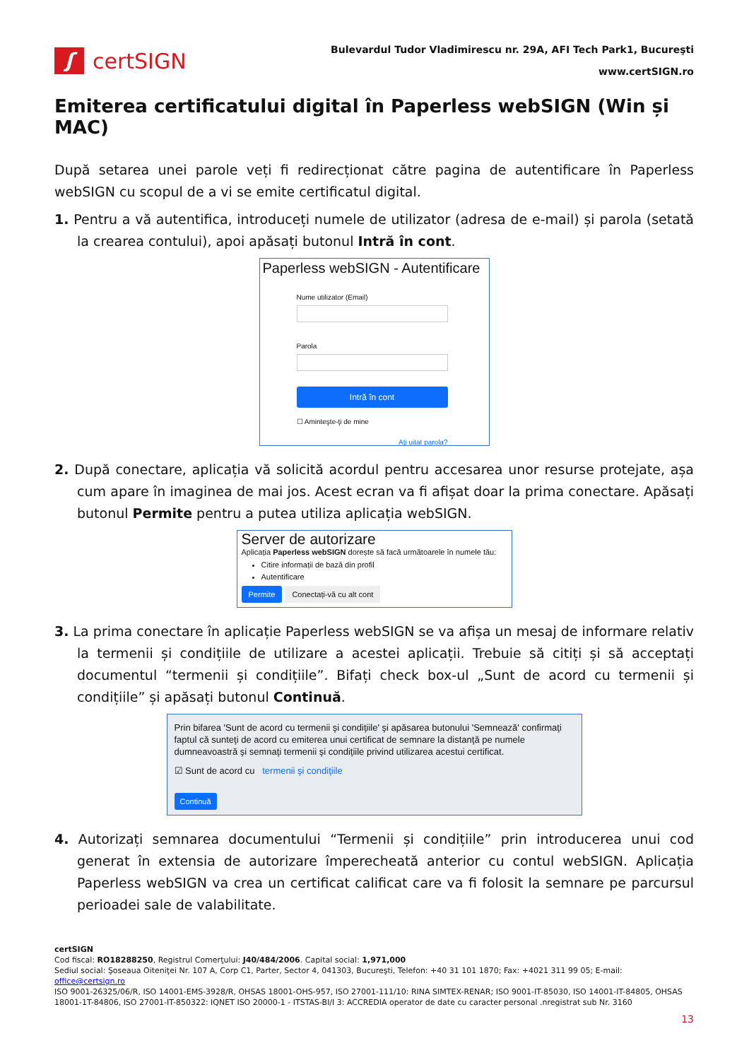ʃ
certSIGN
Bulevardul Tudor Vladimirescu nr. 29A, AFI Tech Park1, Bucureşti
www.certSIGN.ro
Emiterea certificatului digital în Paperless webSIGN (Win și MAC)
După setarea unei parole veți fi redirecționat către pagina de autentificare în Paperless webSIGN cu scopul de a vi se emite certificatul digital.
1. Pentru a vă autentifica, introduceți numele de utilizator (adresa de e-mail) și parola (setată la crearea contului), apoi apăsați butonul Intră în cont.
Paperless webSIGN - Autentificare
Nume utilizator (Email)
Parola
Intră în cont
☐ Aminteşte-ţi de mine
Aţi uitat parola?
2. După conectare, aplicația vă solicită acordul pentru accesarea unor resurse protejate, așa cum apare în imaginea de mai jos. Acest ecran va fi afișat doar la prima conectare. Apăsați butonul Permite pentru a putea utiliza aplicația webSIGN.
Server de autorizare
Aplicația Paperless webSIGN dorește să facă următoarele în numele tău:
Citire informații de bază din profil
Autentificare
Permite Conectați-vă cu alt cont
3. La prima conectare în aplicație Paperless webSIGN se va afișa un mesaj de informare relativ la termenii și condițiile de utilizare a acestei aplicații. Trebuie să citiți și să acceptați documentul “termenii și condițiile”. Bifați check box-ul „Sunt de acord cu termenii și condițiile” și apăsați butonul Continuă.
Prin bifarea 'Sunt de acord cu termenii şi condiţiile' şi apăsarea butonului 'Semnează' confirmaţi faptul că sunteţi de acord cu emiterea unui certificat de semnare la distanţă pe numele dumneavoastră şi semnaţi termenii şi condiţiile privind utilizarea acestui certificat.
☑ Sunt de acord cu termenii şi condiţiile
Continuă
4. Autorizați semnarea documentului “Termenii și condițiile” prin introducerea unui cod generat în extensia de autorizare împerecheată anterior cu contul webSIGN. Aplicația Paperless webSIGN va crea un certificat calificat care va fi folosit la semnare pe parcursul perioadei sale de valabilitate.
certSIGN
Cod fiscal: RO18288250, Registrul Comerţului: J40/484/2006. Capital social: 1,971,000
Sediul social: Şoseaua Oiteniţei Nr. 107 A, Corp C1, Parter, Sector 4, 041303, Bucureşti, Telefon: +40 31 101 1870; Fax: +4021 311 99 05; E-mail: office@certsign.ro
ISO 9001-26325/06/R, ISO 14001-EMS-3928/R, OHSAS 18001-OHS-957, ISO 27001-111/10: RINA SIMTEX-RENAR; ISO 9001-IT-85030, ISO 14001-IT-84805, OHSAS 18001-1T-84806, ISO 27001-IT-850322: IQNET ISO 20000-1 - ITSTAS-BI/I 3: ACCREDIA operator de date cu caracter personal .nregistrat sub Nr. 3160
13